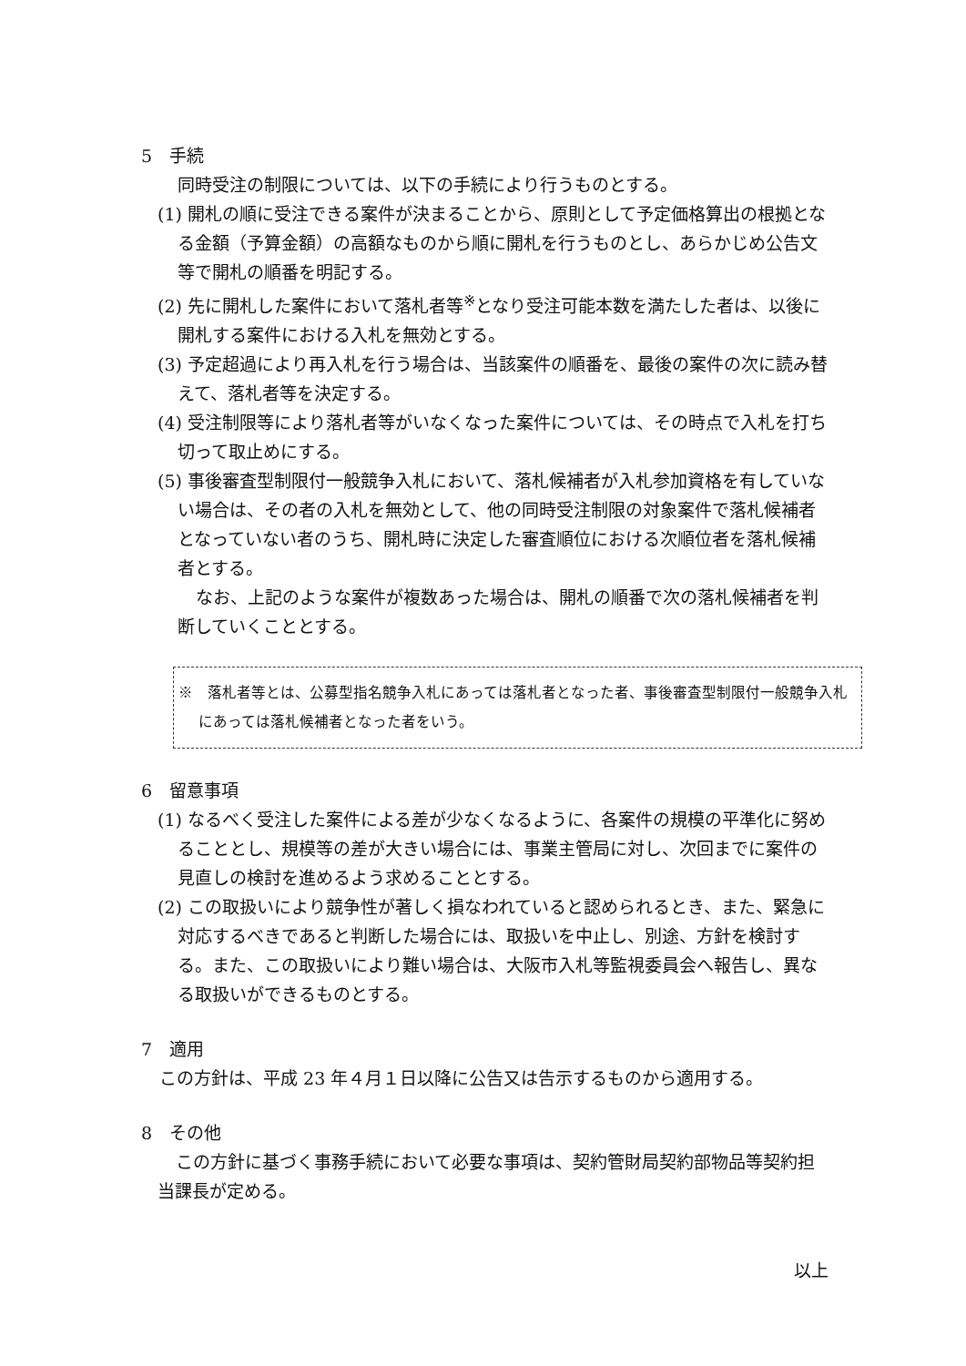5　手続
同時受注の制限については、以下の手続により行うものとする。
(1) 開札の順に受注できる案件が決まることから、原則として予定価格算出の根拠となる金額（予算金額）の高額なものから順に開札を行うものとし、あらかじめ公告文等で開札の順番を明記する。
(2) 先に開札した案件において落札者等<sup>※</sup>となり受注可能本数を満たした者は、以後に開札する案件における入札を無効とする。
(3) 予定超過により再入札を行う場合は、当該案件の順番を、最後の案件の次に読み替えて、落札者等を決定する。
(4) 受注制限等により落札者等がいなくなった案件については、その時点で入札を打ち切って取止めにする。
(5) 事後審査型制限付一般競争入札において、落札候補者が入札参加資格を有していない場合は、その者の入札を無効として、他の同時受注制限の対象案件で落札候補者となっていない者のうち、開札時に決定した審査順位における次順位者を落札候補者とする。
なお、上記のような案件が複数あった場合は、開札の順番で次の落札候補者を判断していくこととする。
※　落札者等とは、公募型指名競争入札にあっては落札者となった者、事後審査型制限付一般競争入札にあっては落札候補者となった者をいう。
6　留意事項
(1) なるべく受注した案件による差が少なくなるように、各案件の規模の平準化に努めることとし、規模等の差が大きい場合には、事業主管局に対し、次回までに案件の見直しの検討を進めるよう求めることとする。
(2) この取扱いにより競争性が著しく損なわれていると認められるとき、また、緊急に対応するべきであると判断した場合には、取扱いを中止し、別途、方針を検討する。また、この取扱いにより難い場合は、大阪市入札等監視委員会へ報告し、異なる取扱いができるものとする。
7　適用
この方針は、平成 23 年４月１日以降に公告又は告示するものから適用する。
8　その他
この方針に基づく事務手続において必要な事項は、契約管財局契約部物品等契約担当課長が定める。
以上